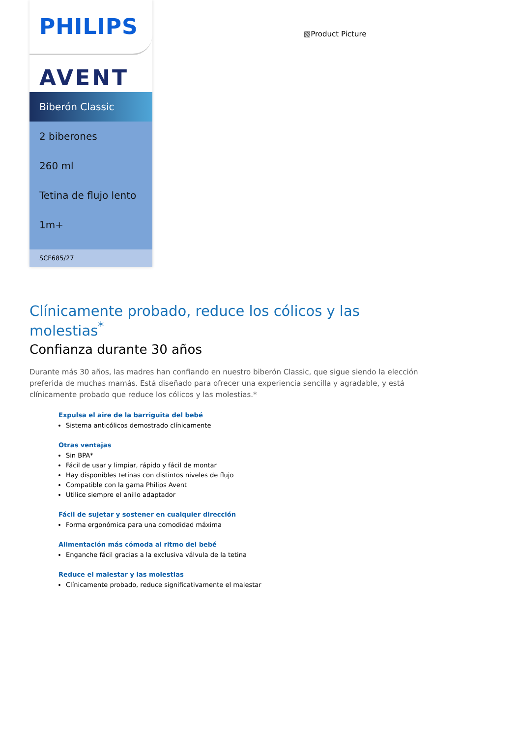PHILIPS
AVENT
Biberón Classic
2 biberones
260 ml
Tetina de flujo lento
1m+
SCF685/27
▧Product Picture
Clínicamente probado, reduce los cólicos y las molestias<sup>*</sup>
Confianza durante 30 años
Durante más 30 años, las madres han confiando en nuestro biberón Classic, que sigue siendo la elección preferida de muchas mamás. Está diseñado para ofrecer una experiencia sencilla y agradable, y está clínicamente probado que reduce los cólicos y las molestias.*
Expulsa el aire de la barriguita del bebé
Sistema anticólicos demostrado clínicamente
Otras ventajas
Sin BPA*
Fácil de usar y limpiar, rápido y fácil de montar
Hay disponibles tetinas con distintos niveles de flujo
Compatible con la gama Philips Avent
Utilice siempre el anillo adaptador
Fácil de sujetar y sostener en cualquier dirección
Forma ergonómica para una comodidad máxima
Alimentación más cómoda al ritmo del bebé
Enganche fácil gracias a la exclusiva válvula de la tetina
Reduce el malestar y las molestias
Clínicamente probado, reduce significativamente el malestar